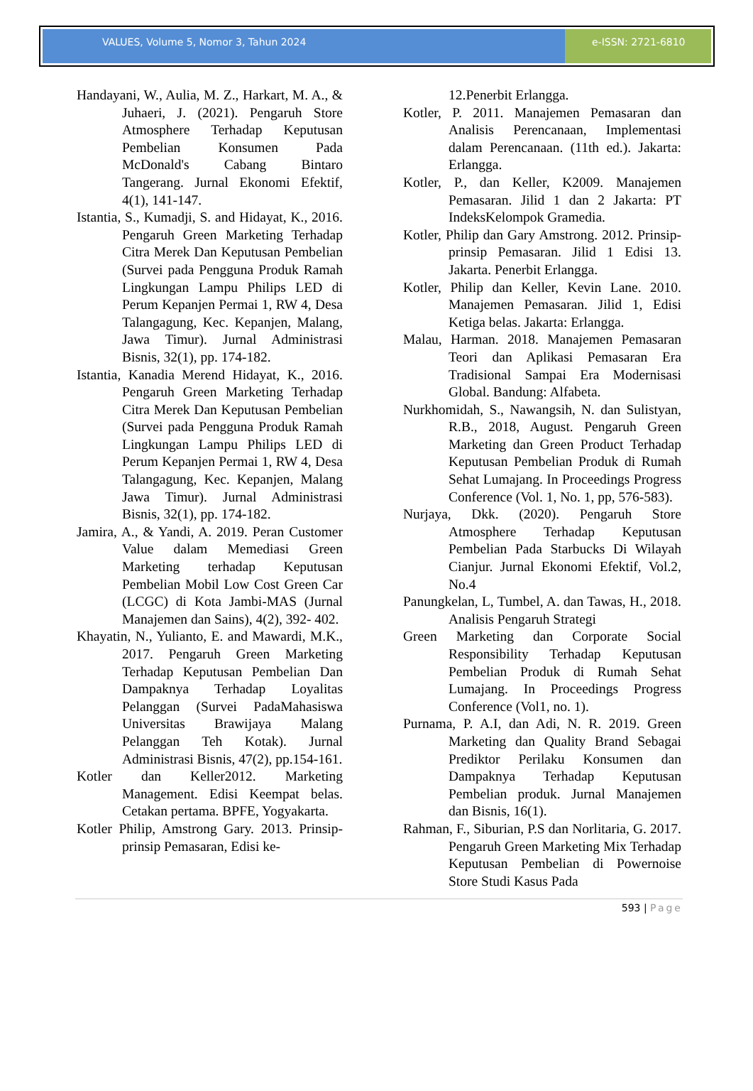VALUES, Volume 5, Nomor 3, Tahun 2024
e-ISSN: 2721-6810
Handayani, W., Aulia, M. Z., Harkart, M. A., & Juhaeri, J. (2021). Pengaruh Store Atmosphere Terhadap Keputusan Pembelian Konsumen Pada McDonald's Cabang Bintaro Tangerang. Jurnal Ekonomi Efektif, 4(1), 141-147.
Istantia, S., Kumadji, S. and Hidayat, K., 2016. Pengaruh Green Marketing Terhadap Citra Merek Dan Keputusan Pembelian (Survei pada Pengguna Produk Ramah Lingkungan Lampu Philips LED di Perum Kepanjen Permai 1, RW 4, Desa Talangagung, Kec. Kepanjen, Malang, Jawa Timur). Jurnal Administrasi Bisnis, 32(1), pp. 174-182.
Istantia, Kanadia Merend Hidayat, K., 2016. Pengaruh Green Marketing Terhadap Citra Merek Dan Keputusan Pembelian (Survei pada Pengguna Produk Ramah Lingkungan Lampu Philips LED di Perum Kepanjen Permai 1, RW 4, Desa Talangagung, Kec. Kepanjen, Malang Jawa Timur). Jurnal Administrasi Bisnis, 32(1), pp. 174-182.
Jamira, A., & Yandi, A. 2019. Peran Customer Value dalam Memediasi Green Marketing terhadap Keputusan Pembelian Mobil Low Cost Green Car (LCGC) di Kota Jambi-MAS (Jurnal Manajemen dan Sains), 4(2), 392- 402.
Khayatin, N., Yulianto, E. and Mawardi, M.K., 2017. Pengaruh Green Marketing Terhadap Keputusan Pembelian Dan Dampaknya Terhadap Loyalitas Pelanggan (Survei PadaMahasiswa Universitas Brawijaya Malang Pelanggan Teh Kotak). Jurnal Administrasi Bisnis, 47(2), pp.154-161.
Kotler dan Keller2012. Marketing Management. Edisi Keempat belas. Cetakan pertama. BPFE, Yogyakarta.
Kotler Philip, Amstrong Gary. 2013. Prinsip-prinsip Pemasaran, Edisi ke-
12.Penerbit Erlangga.
Kotler, P. 2011. Manajemen Pemasaran dan Analisis Perencanaan, Implementasi dalam Perencanaan. (11th ed.). Jakarta: Erlangga.
Kotler, P., dan Keller, K2009. Manajemen Pemasaran. Jilid 1 dan 2 Jakarta: PT IndeksKelompok Gramedia.
Kotler, Philip dan Gary Amstrong. 2012. Prinsip-prinsip Pemasaran. Jilid 1 Edisi 13. Jakarta. Penerbit Erlangga.
Kotler, Philip dan Keller, Kevin Lane. 2010. Manajemen Pemasaran. Jilid 1, Edisi Ketiga belas. Jakarta: Erlangga.
Malau, Harman. 2018. Manajemen Pemasaran Teori dan Aplikasi Pemasaran Era Tradisional Sampai Era Modernisasi Global. Bandung: Alfabeta.
Nurkhomidah, S., Nawangsih, N. dan Sulistyan, R.B., 2018, August. Pengaruh Green Marketing dan Green Product Terhadap Keputusan Pembelian Produk di Rumah Sehat Lumajang. In Proceedings Progress Conference (Vol. 1, No. 1, pp, 576-583).
Nurjaya, Dkk. (2020). Pengaruh Store Atmosphere Terhadap Keputusan Pembelian Pada Starbucks Di Wilayah Cianjur. Jurnal Ekonomi Efektif, Vol.2, No.4
Panungkelan, L, Tumbel, A. dan Tawas, H., 2018. Analisis Pengaruh Strategi
Green Marketing dan Corporate Social Responsibility Terhadap Keputusan Pembelian Produk di Rumah Sehat Lumajang. In Proceedings Progress Conference (Vol1, no. 1).
Purnama, P. A.I, dan Adi, N. R. 2019. Green Marketing dan Quality Brand Sebagai Prediktor Perilaku Konsumen dan Dampaknya Terhadap Keputusan Pembelian produk. Jurnal Manajemen dan Bisnis, 16(1).
Rahman, F., Siburian, P.S dan Norlitaria, G. 2017. Pengaruh Green Marketing Mix Terhadap Keputusan Pembelian di Powernoise Store Studi Kasus Pada
593 | Page